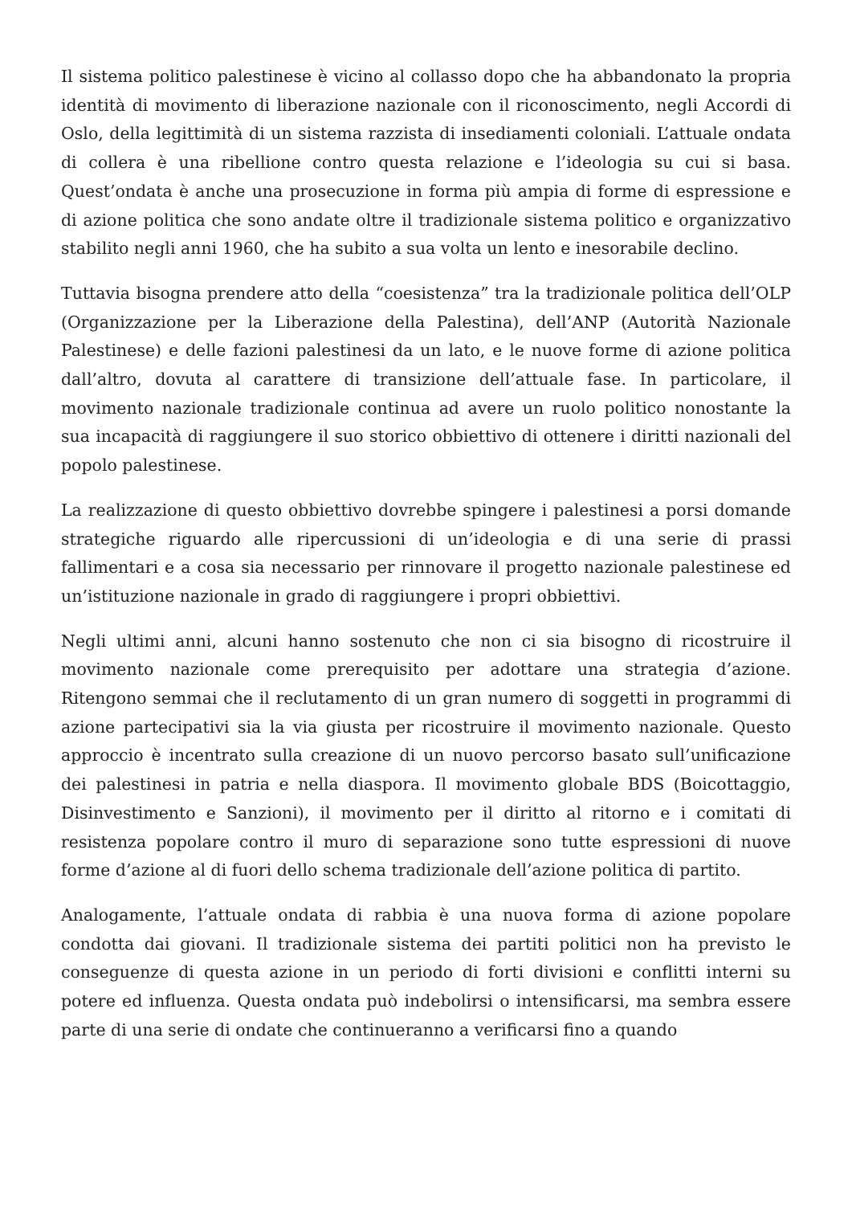Il sistema politico palestinese è vicino al collasso dopo che ha abbandonato la propria identità di movimento di liberazione nazionale con il riconoscimento, negli Accordi di Oslo, della legittimità di un sistema razzista di insediamenti coloniali. L’attuale ondata di collera è una ribellione contro questa relazione e l’ideologia su cui si basa. Quest’ondata è anche una prosecuzione in forma più ampia di forme di espressione e di azione politica che sono andate oltre il tradizionale sistema politico e organizzativo stabilito negli anni 1960, che ha subito a sua volta un lento e inesorabile declino.
Tuttavia bisogna prendere atto della “coesistenza” tra la tradizionale politica dell’OLP (Organizzazione per la Liberazione della Palestina), dell’ANP (Autorità Nazionale Palestinese) e delle fazioni palestinesi da un lato, e le nuove forme di azione politica dall’altro, dovuta al carattere di transizione dell’attuale fase. In particolare, il movimento nazionale tradizionale continua ad avere un ruolo politico nonostante la sua incapacità di raggiungere il suo storico obbiettivo di ottenere i diritti nazionali del popolo palestinese.
La realizzazione di questo obbiettivo dovrebbe spingere i palestinesi a porsi domande strategiche riguardo alle ripercussioni di un’ideologia e di una serie di prassi fallimentari e a cosa sia necessario per rinnovare il progetto nazionale palestinese ed un’istituzione nazionale in grado di raggiungere i propri obbiettivi.
Negli ultimi anni, alcuni hanno sostenuto che non ci sia bisogno di ricostruire il movimento nazionale come prerequisito per adottare una strategia d’azione. Ritengono semmai che il reclutamento di un gran numero di soggetti in programmi di azione partecipativi sia la via giusta per ricostruire il movimento nazionale. Questo approccio è incentrato sulla creazione di un nuovo percorso basato sull’unificazione dei palestinesi in patria e nella diaspora. Il movimento globale BDS (Boicottaggio, Disinvestimento e Sanzioni), il movimento per il diritto al ritorno e i comitati di resistenza popolare contro il muro di separazione sono tutte espressioni di nuove forme d’azione al di fuori dello schema tradizionale dell’azione politica di partito.
Analogamente, l’attuale ondata di rabbia è una nuova forma di azione popolare condotta dai giovani. Il tradizionale sistema dei partiti politici non ha previsto le conseguenze di questa azione in un periodo di forti divisioni e conflitti interni su potere ed influenza. Questa ondata può indebolirsi o intensificarsi, ma sembra essere parte di una serie di ondate che continueranno a verificarsi fino a quando